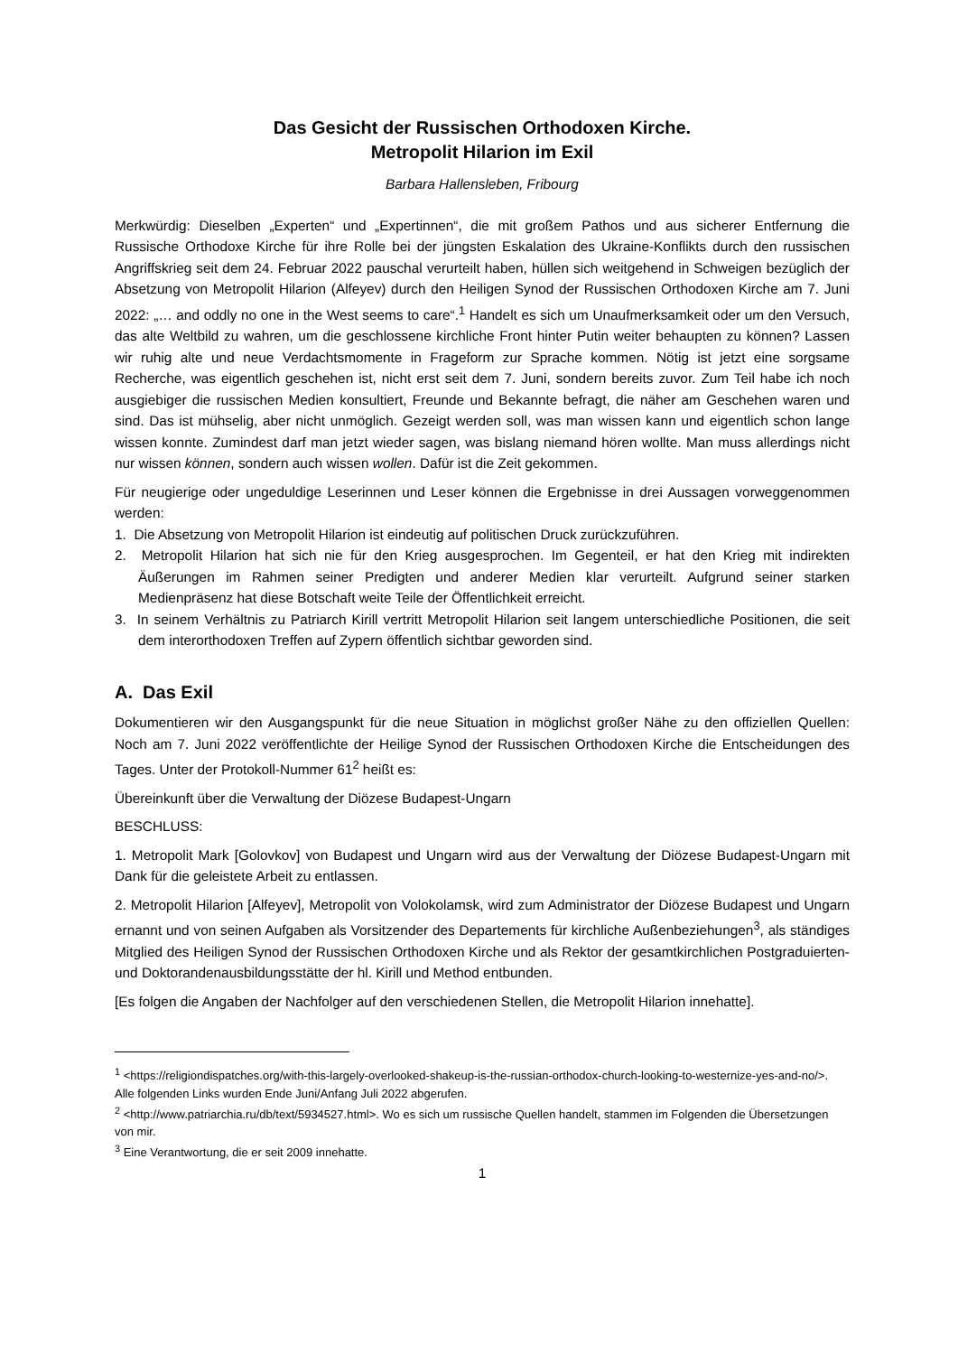Das Gesicht der Russischen Orthodoxen Kirche.
Metropolit Hilarion im Exil
Barbara Hallensleben, Fribourg
Merkwürdig: Dieselben „Experten“ und „Expertinnen“, die mit großem Pathos und aus sicherer Entfernung die Russische Orthodoxe Kirche für ihre Rolle bei der jüngsten Eskalation des Ukraine-Konflikts durch den russischen Angriffskrieg seit dem 24. Februar 2022 pauschal verurteilt haben, hüllen sich weitgehend in Schweigen bezüglich der Absetzung von Metropolit Hilarion (Alfeyev) durch den Heiligen Synod der Russischen Orthodoxen Kirche am 7. Juni 2022: „… and oddly no one in the West seems to care“.<sup>1</sup> Handelt es sich um Unaufmerksamkeit oder um den Versuch, das alte Weltbild zu wahren, um die geschlossene kirchliche Front hinter Putin weiter behaupten zu können? Lassen wir ruhig alte und neue Verdachtsmomente in Frageform zur Sprache kommen. Nötig ist jetzt eine sorgsame Recherche, was eigentlich geschehen ist, nicht erst seit dem 7. Juni, sondern bereits zuvor. Zum Teil habe ich noch ausgiebiger die russischen Medien konsultiert, Freunde und Bekannte befragt, die näher am Geschehen waren und sind. Das ist mühselig, aber nicht unmöglich. Gezeigt werden soll, was man wissen kann und eigentlich schon lange wissen konnte. Zumindest darf man jetzt wieder sagen, was bislang niemand hören wollte. Man muss allerdings nicht nur wissen können, sondern auch wissen wollen. Dafür ist die Zeit gekommen.
Für neugierige oder ungeduldige Leserinnen und Leser können die Ergebnisse in drei Aussagen vorweggenommen werden:
1. Die Absetzung von Metropolit Hilarion ist eindeutig auf politischen Druck zurückzuführen.
2. Metropolit Hilarion hat sich nie für den Krieg ausgesprochen. Im Gegenteil, er hat den Krieg mit indirekten Äußerungen im Rahmen seiner Predigten und anderer Medien klar verurteilt. Aufgrund seiner starken Medienpräsenz hat diese Botschaft weite Teile der Öffentlichkeit erreicht.
3. In seinem Verhältnis zu Patriarch Kirill vertritt Metropolit Hilarion seit langem unterschiedliche Positionen, die seit dem interorthodoxen Treffen auf Zypern öffentlich sichtbar geworden sind.
A. Das Exil
Dokumentieren wir den Ausgangspunkt für die neue Situation in möglichst großer Nähe zu den offiziellen Quellen: Noch am 7. Juni 2022 veröffentlichte der Heilige Synod der Russischen Orthodoxen Kirche die Entscheidungen des Tages. Unter der Protokoll-Nummer 61<sup>2</sup> heißt es:
Übereinkunft über die Verwaltung der Diözese Budapest-Ungarn
BESCHLUSS:
1. Metropolit Mark [Golovkov] von Budapest und Ungarn wird aus der Verwaltung der Diözese Budapest-Ungarn mit Dank für die geleistete Arbeit zu entlassen.
2. Metropolit Hilarion [Alfeyev], Metropolit von Volokolamsk, wird zum Administrator der Diözese Budapest und Ungarn ernannt und von seinen Aufgaben als Vorsitzender des Departements für kirchliche Außenbeziehungen<sup>3</sup>, als ständiges Mitglied des Heiligen Synod der Russischen Orthodoxen Kirche und als Rektor der gesamtkirchlichen Postgraduierten- und Doktorandenausbildungsstätte der hl. Kirill und Method entbunden.
[Es folgen die Angaben der Nachfolger auf den verschiedenen Stellen, die Metropolit Hilarion innehatte].
<sup>1</sup> <https://religiondispatches.org/with-this-largely-overlooked-shakeup-is-the-russian-orthodox-church-looking-to-westernize-yes-and-no/>. Alle folgenden Links wurden Ende Juni/Anfang Juli 2022 abgerufen.
<sup>2</sup> <http://www.patriarchia.ru/db/text/5934527.html>. Wo es sich um russische Quellen handelt, stammen im Folgenden die Übersetzungen von mir.
<sup>3</sup> Eine Verantwortung, die er seit 2009 innehatte.
1